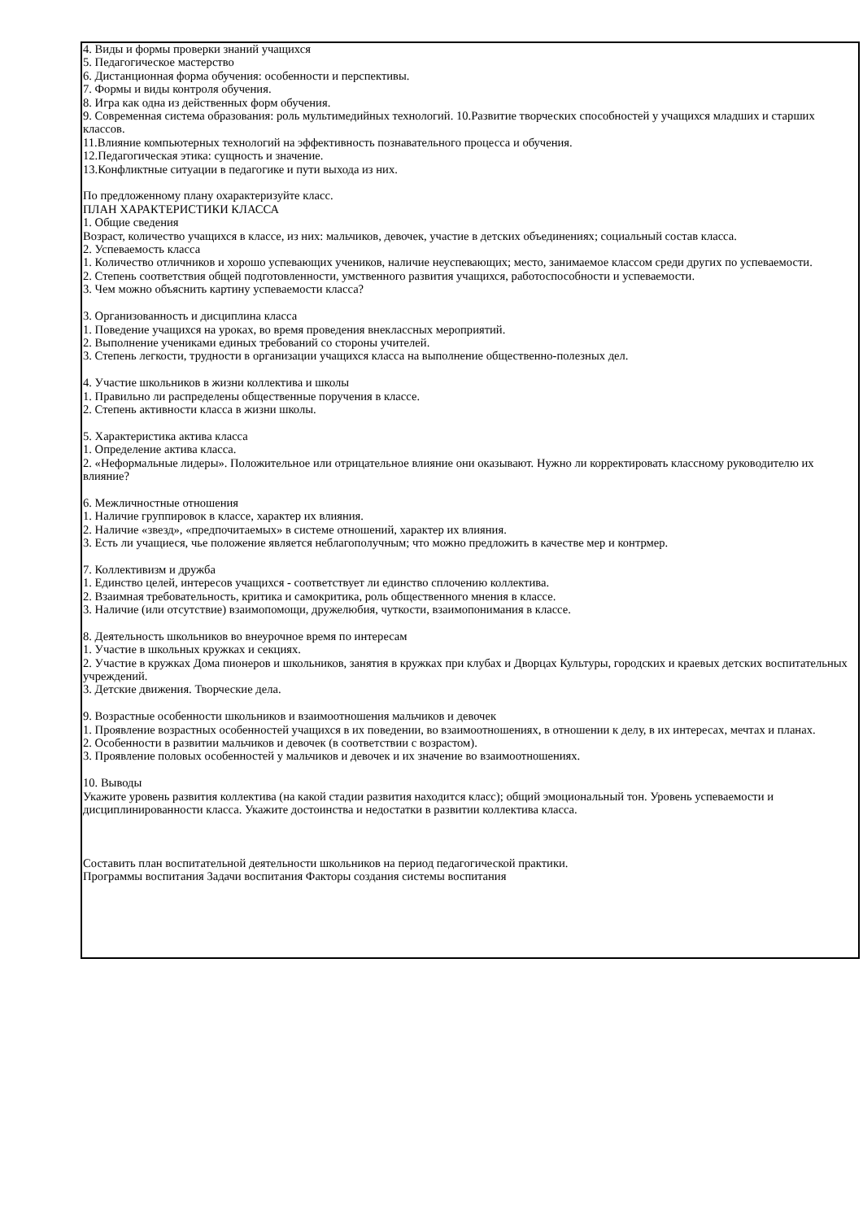4. Виды и формы проверки знаний учащихся
5. Педагогическое мастерство
6. Дистанционная форма обучения: особенности и перспективы.
7. Формы и виды контроля обучения.
8. Игра как одна из действенных форм обучения.
9. Современная система образования: роль мультимедийных технологий. 10.Развитие творческих способностей у учащихся младших и старших
классов.
11.Влияние компьютерных технологий на эффективность познавательного процесса и обучения.
12.Педагогическая этика: сущность и значение.
13.Конфликтные ситуации в педагогике и пути выхода из них.
По предложенному плану охарактеризуйте класс.
ПЛАН ХАРАКТЕРИСТИКИ КЛАССА
1. Общие сведения
Возраст, количество учащихся в классе, из них: мальчиков, девочек, участие в детских объединениях; социальный состав класса.
2. Успеваемость класса
1. Количество отличников и хорошо успевающих учеников, наличие неуспевающих; место, занимаемое классом среди других по успеваемости.
2. Степень соответствия общей подготовленности, умственного развития учащихся, работоспособности и успеваемости.
3. Чем можно объяснить картину успеваемости класса?
3. Организованность и дисциплина класса
1. Поведение учащихся на уроках, во время проведения внеклассных мероприятий.
2. Выполнение учениками единых требований со стороны учителей.
3. Степень легкости, трудности в организации учащихся класса на выполнение общественно-полезных дел.
4. Участие школьников в жизни коллектива и школы
1. Правильно ли распределены общественные поручения в классе.
2. Степень активности класса в жизни школы.
5. Характеристика актива класса
1. Определение актива класса.
2. «Неформальные лидеры». Положительное или отрицательное влияние они оказывают. Нужно ли корректировать классному руководителю их влияние?
6. Межличностные отношения
1. Наличие группировок в классе, характер их влияния.
2. Наличие «звезд», «предпочитаемых» в системе отношений, характер их влияния.
3. Есть ли учащиеся, чье положение является неблагополучным; что можно предложить в качестве мер и контрмер.
7. Коллективизм и дружба
1. Единство целей, интересов учащихся - соответствует ли единство сплочению коллектива.
2. Взаимная требовательность, критика и самокритика, роль общественного мнения в классе.
3. Наличие (или отсутствие) взаимопомощи, дружелюбия, чуткости, взаимопонимания в классе.
8. Деятельность школьников во внеурочное время по интересам
1. Участие в школьных кружках и секциях.
2. Участие в кружках Дома пионеров и школьников, занятия в кружках при клубах и Дворцах Культуры, городских и краевых детских воспитательных учреждений.
3. Детские движения. Творческие дела.
9. Возрастные особенности школьников и взаимоотношения мальчиков и девочек
1. Проявление возрастных особенностей учащихся в их поведении, во взаимоотношениях, в отношении к делу, в их интересах, мечтах и планах.
2. Особенности в развитии мальчиков и девочек (в соответствии с возрастом).
3. Проявление половых особенностей у мальчиков и девочек и их значение во взаимоотношениях.
10. Выводы
Укажите уровень развития коллектива (на какой стадии развития находится класс); общий эмоциональный тон. Уровень успеваемости и дисциплинированности класса. Укажите достоинства и недостатки в развитии коллектива класса.
Составить план воспитательной деятельности школьников на период педагогической практики.
Программы воспитания Задачи воспитания Факторы создания системы воспитания